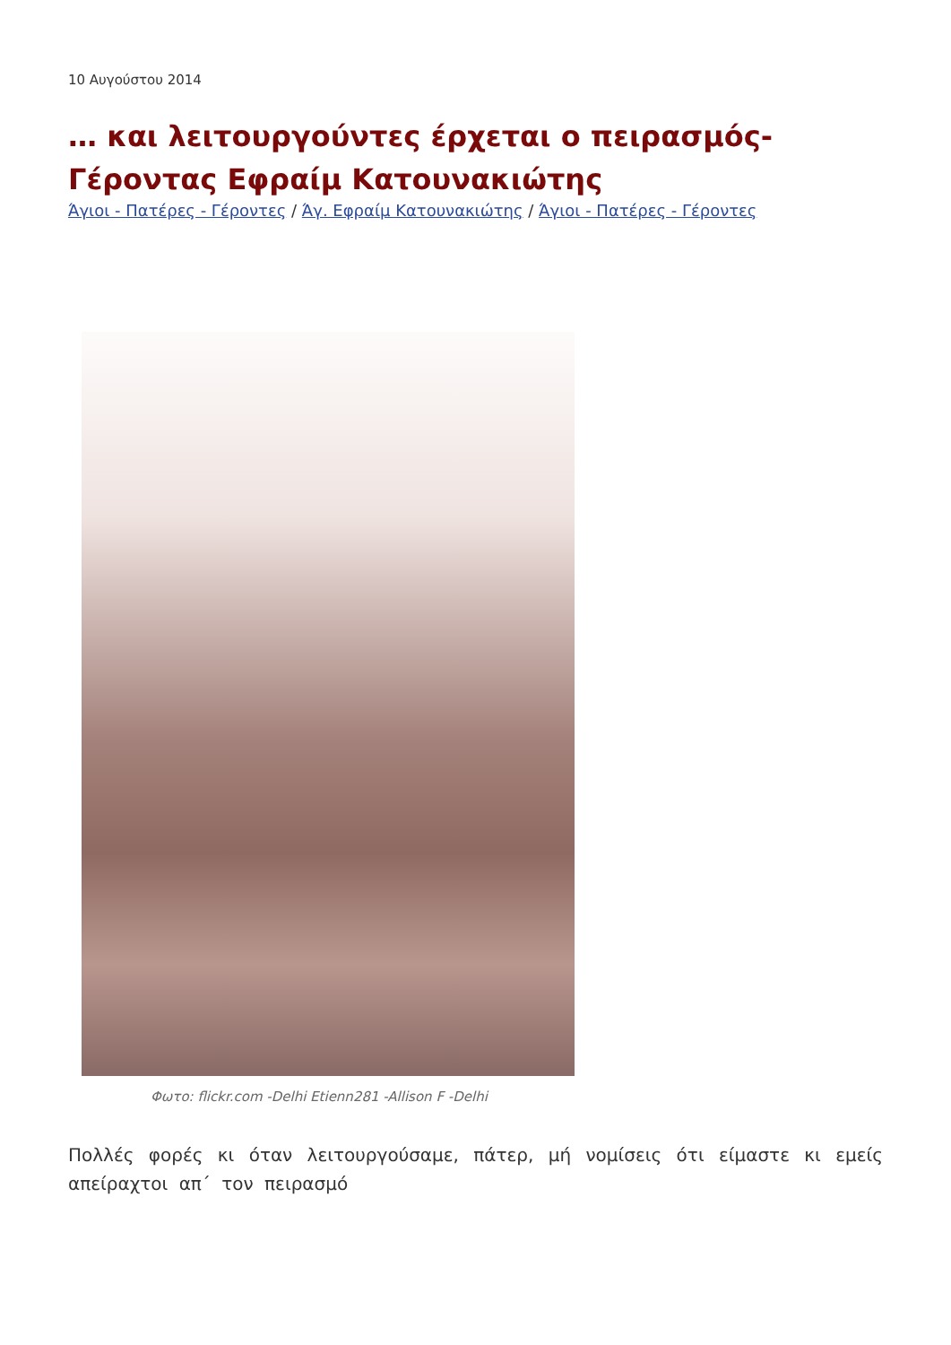10 Αυγούστου 2014
… και λειτουργούντες έρχεται ο πειρασμός-Γέροντας Εφραίμ Κατουνακιώτης
Άγιοι - Πατέρες - Γέροντες / Άγ. Εφραίμ Κατουνακιώτης / Άγιοι - Πατέρες - Γέροντες
Φωτο: flickr.com -Delhi Etienn281 -Allison F -Delhi
Πολλές φορές κι όταν λειτουργούσαμε, πάτερ, μή νομίσεις ότι είμαστε κι εμείς απείραχτοι απ΄ τον πειρασμό